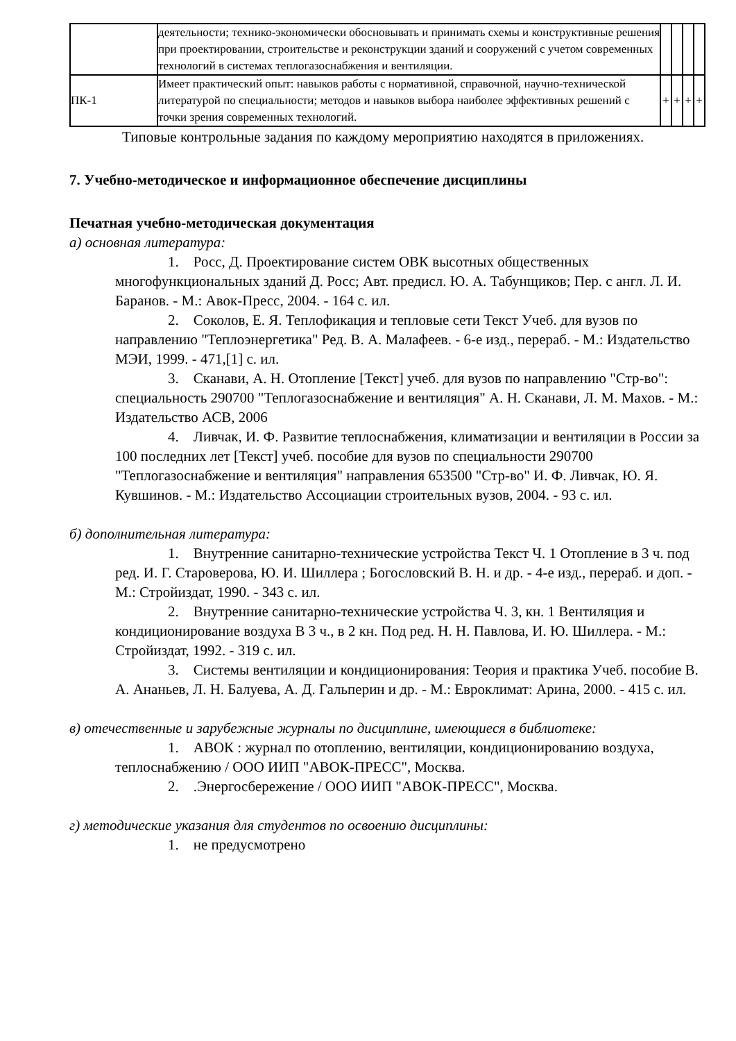| | деятельности; технико-экономически обосновывать и принимать схемы и конструктивные решения при проектировании, строительстве и реконструкции зданий и сооружений с учетом современных технологий в системах теплогазоснабжения и вентиляции. | | | | |
| ПК-1 | Имеет практический опыт: навыков работы с нормативной, справочной, научно-технической литературой по специальности; методов и навыков выбора наиболее эффективных решений с точки зрения современных технологий. | + | + | + | + |
Типовые контрольные задания по каждому мероприятию находятся в приложениях.
7. Учебно-методическое и информационное обеспечение дисциплины
Печатная учебно-методическая документация
а) основная литература:
1. Росс, Д. Проектирование систем ОВК высотных общественных многофункциональных зданий Д. Росс; Авт. предисл. Ю. А. Табунщиков; Пер. с англ. Л. И. Баранов. - М.: Авок-Пресс, 2004. - 164 с. ил.
2. Соколов, Е. Я. Теплофикация и тепловые сети Текст Учеб. для вузов по направлению "Теплоэнергетика" Ред. В. А. Малафеев. - 6-е изд., перераб. - М.: Издательство МЭИ, 1999. - 471,[1] с. ил.
3. Сканави, А. Н. Отопление [Текст] учеб. для вузов по направлению "Стр-во": специальность 290700 "Теплогазоснабжение и вентиляция" А. Н. Сканави, Л. М. Махов. - М.: Издательство АСВ, 2006
4. Ливчак, И. Ф. Развитие теплоснабжения, климатизации и вентиляции в России за 100 последних лет [Текст] учеб. пособие для вузов по специальности 290700 "Теплогазоснабжение и вентиляция" направления 653500 "Стр-во" И. Ф. Ливчак, Ю. Я. Кувшинов. - М.: Издательство Ассоциации строительных вузов, 2004. - 93 с. ил.
б) дополнительная литература:
1. Внутренние санитарно-технические устройства Текст Ч. 1 Отопление в 3 ч. под ред. И. Г. Староверова, Ю. И. Шиллера ; Богословский В. Н. и др. - 4-е изд., перераб. и доп. - М.: Стройиздат, 1990. - 343 с. ил.
2. Внутренние санитарно-технические устройства Ч. 3, кн. 1 Вентиляция и кондиционирование воздуха В 3 ч., в 2 кн. Под ред. Н. Н. Павлова, И. Ю. Шиллера. - М.: Стройиздат, 1992. - 319 с. ил.
3. Системы вентиляции и кондиционирования: Теория и практика Учеб. пособие В. А. Ананьев, Л. Н. Балуева, А. Д. Гальперин и др. - М.: Евроклимат: Арина, 2000. - 415 с. ил.
в) отечественные и зарубежные журналы по дисциплине, имеющиеся в библиотеке:
1. АВОК : журнал по отоплению, вентиляции, кондиционированию воздуха, теплоснабжению / ООО ИИП "АВОК-ПРЕСС", Москва.
2. .Энергосбережение / ООО ИИП "АВОК-ПРЕСС", Москва.
г) методические указания для студентов по освоению дисциплины:
1. не предусмотрено